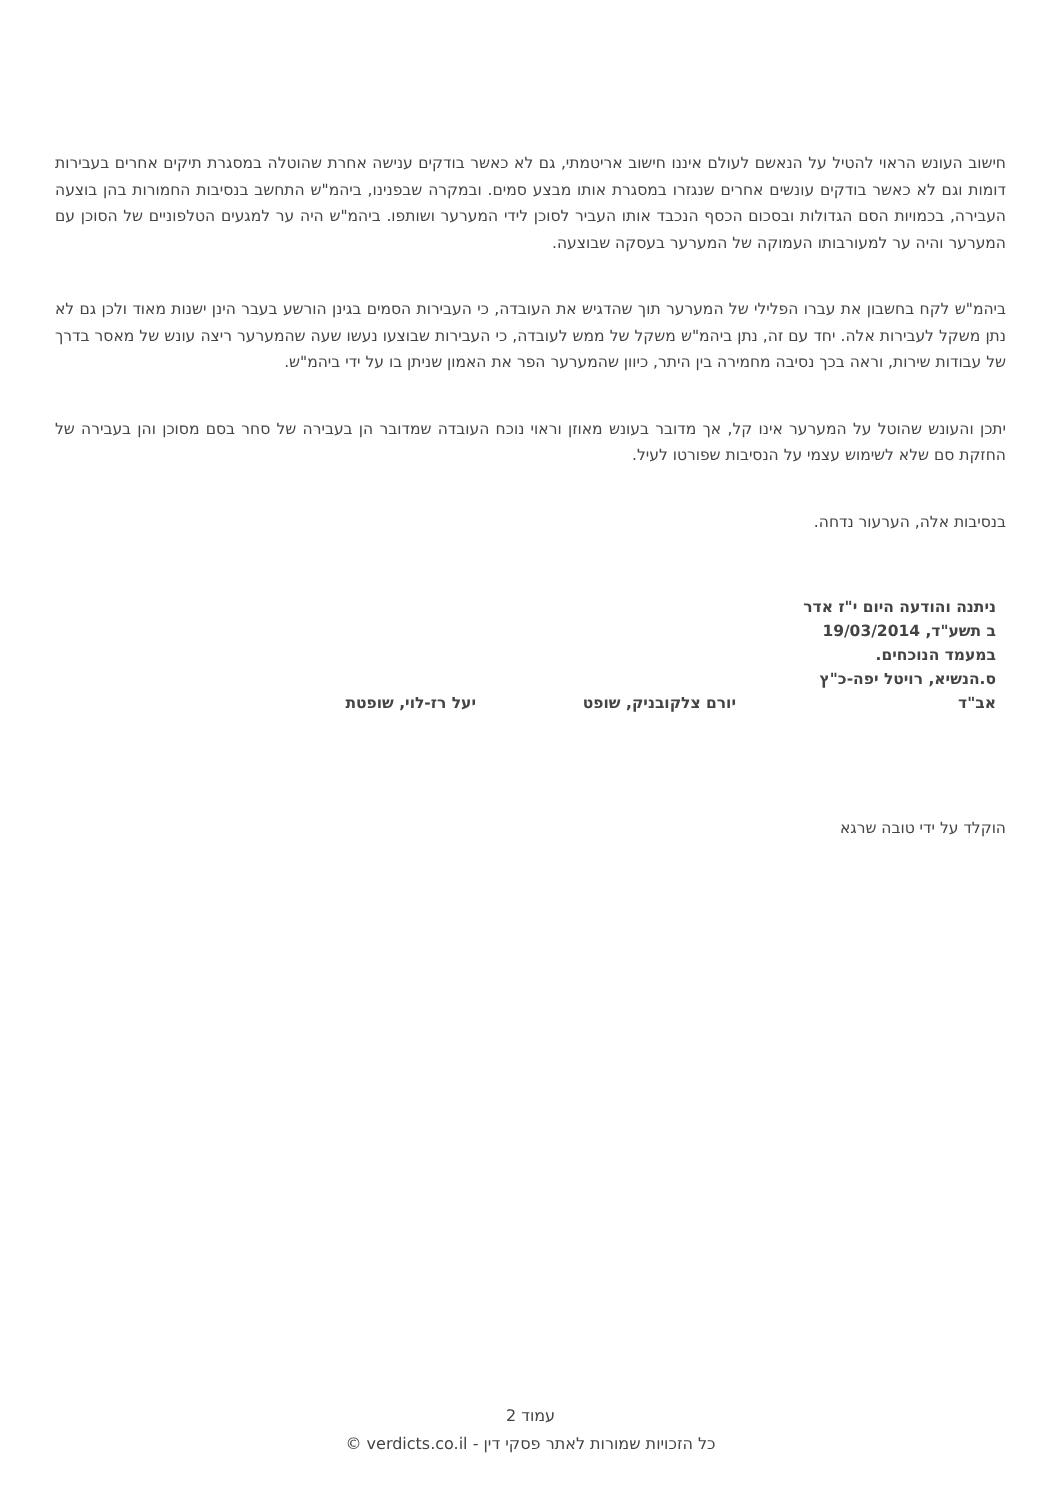חישוב העונש הראוי להטיל על הנאשם לעולם איננו חישוב אריטמתי, גם לא כאשר בודקים ענישה אחרת שהוטלה במסגרת תיקים אחרים בעבירות דומות וגם לא כאשר בודקים עונשים אחרים שנגזרו במסגרת אותו מבצע סמים. ובמקרה שבפנינו, ביהמ"ש התחשב בנסיבות החמורות בהן בוצעה העבירה, בכמויות הסם הגדולות ובסכום הכסף הנכבד אותו העביר לסוכן לידי המערער ושותפו. ביהמ"ש היה ער למגעים הטלפוניים של הסוכן עם המערער והיה ער למעורבותו העמוקה של המערער בעסקה שבוצעה.
ביהמ"ש לקח בחשבון את עברו הפלילי של המערער תוך שהדגיש את העובדה, כי העבירות הסמים בגינן הורשע בעבר הינן ישנות מאוד ולכן גם לא נתן משקל לעבירות אלה. יחד עם זה, נתן ביהמ"ש משקל של ממש לעובדה, כי העבירות שבוצעו נעשו שעה שהמערער ריצה עונש של מאסר בדרך של עבודות שירות, וראה בכך נסיבה מחמירה בין היתר, כיוון שהמערער הפר את האמון שניתן בו על ידי ביהמ"ש.
יתכן והעונש שהוטל על המערער אינו קל, אך מדובר בעונש מאוזן וראוי נוכח העובדה שמדובר הן בעבירה של סחר בסם מסוכן והן בעבירה של החזקת סם שלא לשימוש עצמי על הנסיבות שפורטו לעיל.
בנסיבות אלה, הערעור נדחה.
ניתנה והודעה היום י"ז אדר ב תשע"ד, 19/03/2014 במעמד הנוכחים.
ס.הנשיא, רויטל יפה-כ"ץ
אב"ד
יורם צלקובניק, שופט יעל רז-לוי, שופטת
הוקלד על ידי טובה שרגא
עמוד 2
כל הזכויות שמורות לאתר פסקי דין - verdicts.co.il ©